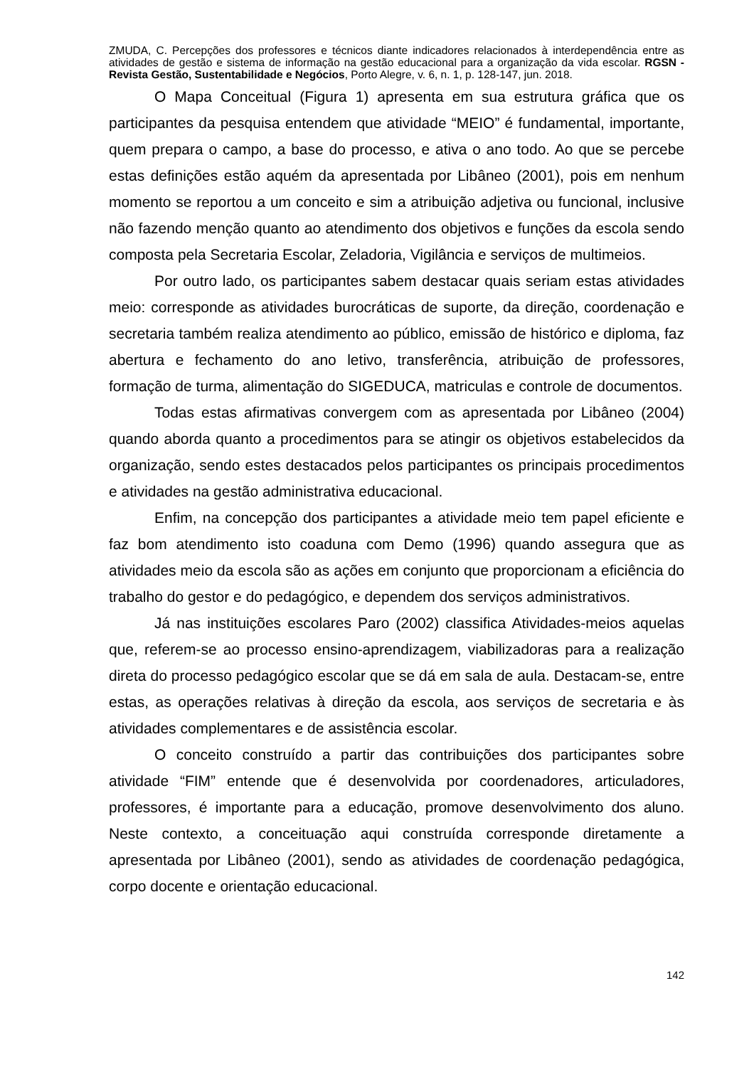ZMUDA, C. Percepções dos professores e técnicos diante indicadores relacionados à interdependência entre as atividades de gestão e sistema de informação na gestão educacional para a organização da vida escolar. RGSN - Revista Gestão, Sustentabilidade e Negócios, Porto Alegre, v. 6, n. 1, p. 128-147, jun. 2018.
O Mapa Conceitual (Figura 1) apresenta em sua estrutura gráfica que os participantes da pesquisa entendem que atividade “MEIO” é fundamental, importante, quem prepara o campo, a base do processo, e ativa o ano todo. Ao que se percebe estas definições estão aquém da apresentada por Libâneo (2001), pois em nenhum momento se reportou a um conceito e sim a atribuição adjetiva ou funcional, inclusive não fazendo menção quanto ao atendimento dos objetivos e funções da escola sendo composta pela Secretaria Escolar, Zeladoria, Vigilância e serviços de multimeios.
Por outro lado, os participantes sabem destacar quais seriam estas atividades meio: corresponde as atividades burocráticas de suporte, da direção, coordenação e secretaria também realiza atendimento ao público, emissão de histórico e diploma, faz abertura e fechamento do ano letivo, transferência, atribuição de professores, formação de turma, alimentação do SIGEDUCA, matriculas e controle de documentos.
Todas estas afirmativas convergem com as apresentada por Libâneo (2004) quando aborda quanto a procedimentos para se atingir os objetivos estabelecidos da organização, sendo estes destacados pelos participantes os principais procedimentos e atividades na gestão administrativa educacional.
Enfim, na concepção dos participantes a atividade meio tem papel eficiente e faz bom atendimento isto coaduna com Demo (1996) quando assegura que as atividades meio da escola são as ações em conjunto que proporcionam a eficiência do trabalho do gestor e do pedagógico, e dependem dos serviços administrativos.
Já nas instituições escolares Paro (2002) classifica Atividades-meios aquelas que, referem-se ao processo ensino-aprendizagem, viabilizadoras para a realização direta do processo pedagógico escolar que se dá em sala de aula. Destacam-se, entre estas, as operações relativas à direção da escola, aos serviços de secretaria e às atividades complementares e de assistência escolar.
O conceito construído a partir das contribuições dos participantes sobre atividade “FIM” entende que é desenvolvida por coordenadores, articuladores, professores, é importante para a educação, promove desenvolvimento dos aluno. Neste contexto, a conceituação aqui construída corresponde diretamente a apresentada por Libâneo (2001), sendo as atividades de coordenação pedagógica, corpo docente e orientação educacional.
142